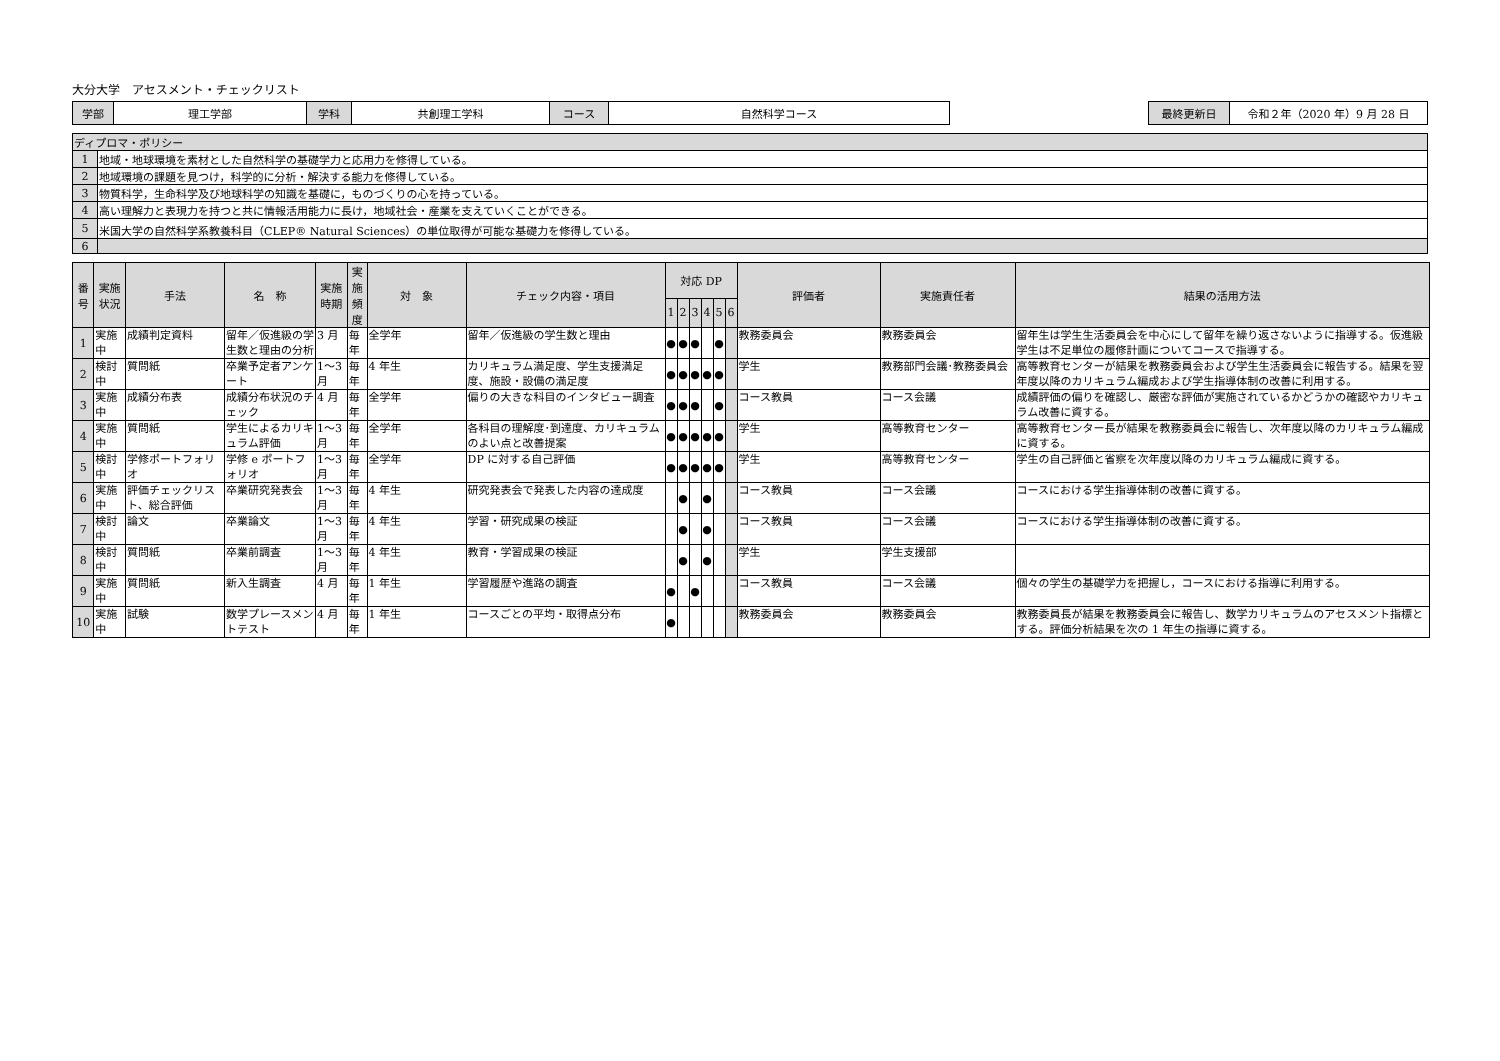大分大学　アセスメント・チェックリスト
| 学部 | 理工学部 | 学科 | 共創理工学科 | コース | 自然科学コース |
| 最終更新日 | 令和２年（2020 年）9 月 28 日 |
| ディプロマ・ポリシー | |
| 1 | 地域・地球環境を素材とした自然科学の基礎学力と応用力を修得している。 |
| 2 | 地域環境の課題を見つけ，科学的に分析・解決する能力を修得している。 |
| 3 | 物質科学，生命科学及び地球科学の知識を基礎に，ものづくりの心を持っている。 |
| 4 | 高い理解力と表現力を持つと共に情報活用能力に長け，地域社会・産業を支えていくことができる。 |
| 5 | 米国大学の自然科学系教養科目（CLEP® Natural Sciences）の単位取得が可能な基礎力を修得している。 |
| 6 | |
| 番号 | 実施状況 | 手法 | 名 称 | 実施時期 | 実施 頻度 | 対 象 | チェック内容・項目 | 対応 DP | | | | | | 評価者 | 実施責任者 | 結果の活用方法 |
| --- | --- | --- | --- | --- | --- | --- | --- | --- | --- | --- | --- | --- | --- | --- | --- | --- |
| | | | | | | | | 1 | 2 | 3 | 4 | 5 | 6 | | | |
| 1 | 実施中 | 成績判定資料 | 留年／仮進級の学生数と理由の分析 | 3 月 | 毎年 | 全学年 | 留年／仮進級の学生数と理由 | ● | ● | ● | | ● | | 教務委員会 | 教務委員会 | 留年生は学生生活委員会を中心にして留年を繰り返さないように指導する。仮進級学生は不足単位の履修計画についてコースで指導する。 |
| 2 | 検討中 | 質問紙 | 卒業予定者アンケート | 1～3 月 | 毎年 | 4 年生 | カリキュラム満足度、学生支援満足度、施設・設備の満足度 | ● | ● | ● | ● | ● | | 学生 | 教務部門会議･教務委員会 | 高等教育センターが結果を教務委員会および学生生活委員会に報告する。結果を翌年度以降のカリキュラム編成および学生指導体制の改善に利用する。 |
| 3 | 実施中 | 成績分布表 | 成績分布状況のチェック | 4 月 | 毎年 | 全学年 | 偏りの大きな科目のインタビュー調査 | ● | ● | ● | | ● | | コース教員 | コース会議 | 成績評価の偏りを確認し、厳密な評価が実施されているかどうかの確認やカリキュラム改善に資する。 |
| 4 | 実施中 | 質問紙 | 学生によるカリキュラム評価 | 1～3 月 | 毎年 | 全学年 | 各科目の理解度･到達度、カリキュラムのよい点と改善提案 | ● | ● | ● | ● | ● | | 学生 | 高等教育センター | 高等教育センター長が結果を教務委員会に報告し、次年度以降のカリキュラム編成に資する。 |
| 5 | 検討中 | 学修ポートフォリオ | 学修 e ポートフォリオ | 1～3 月 | 毎年 | 全学年 | DP に対する自己評価 | ● | ● | ● | ● | ● | | 学生 | 高等教育センター | 学生の自己評価と省察を次年度以降のカリキュラム編成に資する。 |
| 6 | 実施中 | 評価チェックリスト、総合評価 | 卒業研究発表会 | 1～3 月 | 毎年 | 4 年生 | 研究発表会で発表した内容の達成度 | | ● | | ● | | | コース教員 | コース会議 | コースにおける学生指導体制の改善に資する。 |
| 7 | 検討中 | 論文 | 卒業論文 | 1～3 月 | 毎年 | 4 年生 | 学習・研究成果の検証 | | ● | | ● | | | コース教員 | コース会議 | コースにおける学生指導体制の改善に資する。 |
| 8 | 検討中 | 質問紙 | 卒業前調査 | 1～3 月 | 毎年 | 4 年生 | 教育・学習成果の検証 | | ● | | ● | | | 学生 | 学生支援部 | |
| 9 | 実施中 | 質問紙 | 新入生調査 | 4 月 | 毎年 | 1 年生 | 学習履歴や進路の調査 | ● | | ● | | | | コース教員 | コース会議 | 個々の学生の基礎学力を把握し，コースにおける指導に利用する。 |
| 10 | 実施中 | 試験 | 数学プレースメントテスト | 4 月 | 毎年 | 1 年生 | コースごとの平均・取得点分布 | ● | | | | | | 教務委員会 | 教務委員会 | 教務委員長が結果を教務委員会に報告し、数学カリキュラムのアセスメント指標とする。評価分析結果を次の 1 年生の指導に資する。 |